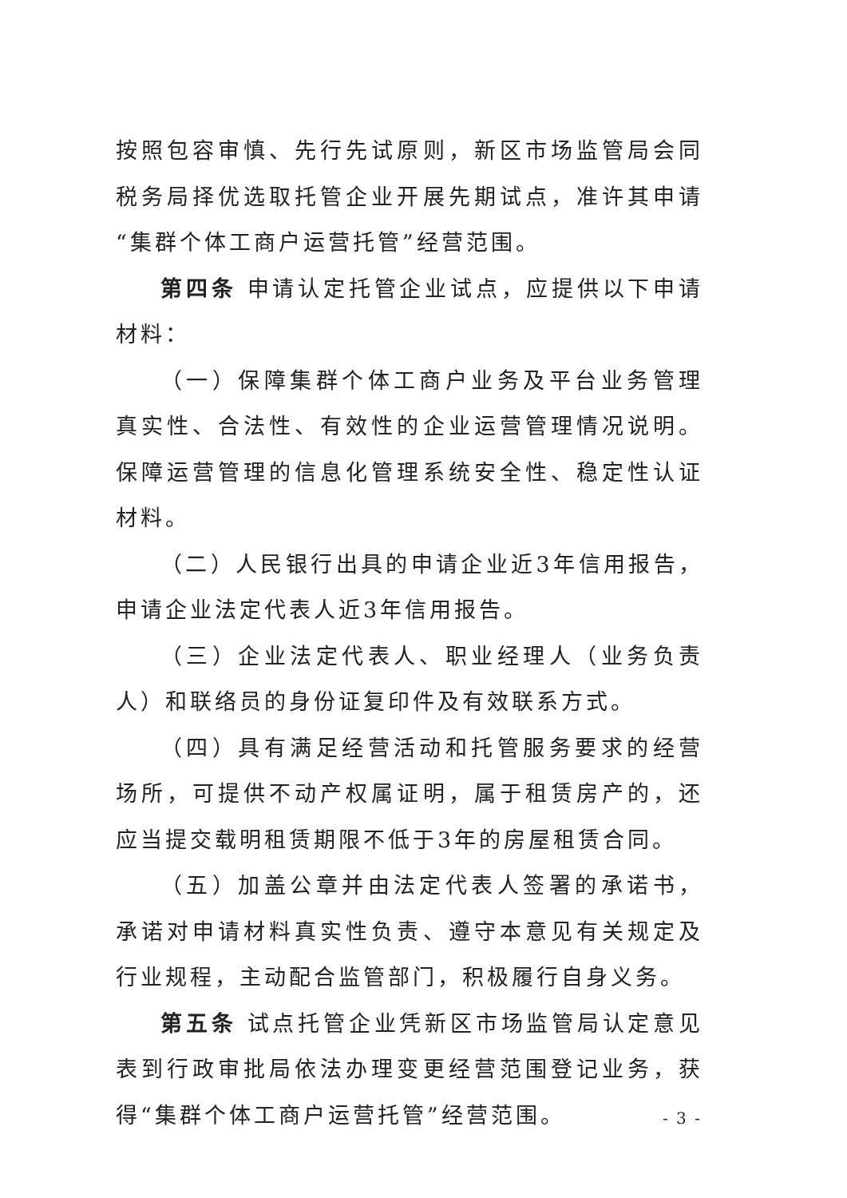按照包容审慎、先行先试原则，新区市场监管局会同税务局择优选取托管企业开展先期试点，准许其申请“集群个体工商户运营托管”经营范围。
第四条 申请认定托管企业试点，应提供以下申请材料：
（一）保障集群个体工商户业务及平台业务管理真实性、合法性、有效性的企业运营管理情况说明。保障运营管理的信息化管理系统安全性、稳定性认证材料。
（二）人民银行出具的申请企业近3年信用报告，申请企业法定代表人近3年信用报告。
（三）企业法定代表人、职业经理人（业务负责人）和联络员的身份证复印件及有效联系方式。
（四）具有满足经营活动和托管服务要求的经营场所，可提供不动产权属证明，属于租赁房产的，还应当提交载明租赁期限不低于3年的房屋租赁合同。
（五）加盖公章并由法定代表人签署的承诺书，承诺对申请材料真实性负责、遵守本意见有关规定及行业规程，主动配合监管部门，积极履行自身义务。
第五条 试点托管企业凭新区市场监管局认定意见表到行政审批局依法办理变更经营范围登记业务，获得“集群个体工商户运营托管”经营范围。
- 3 -